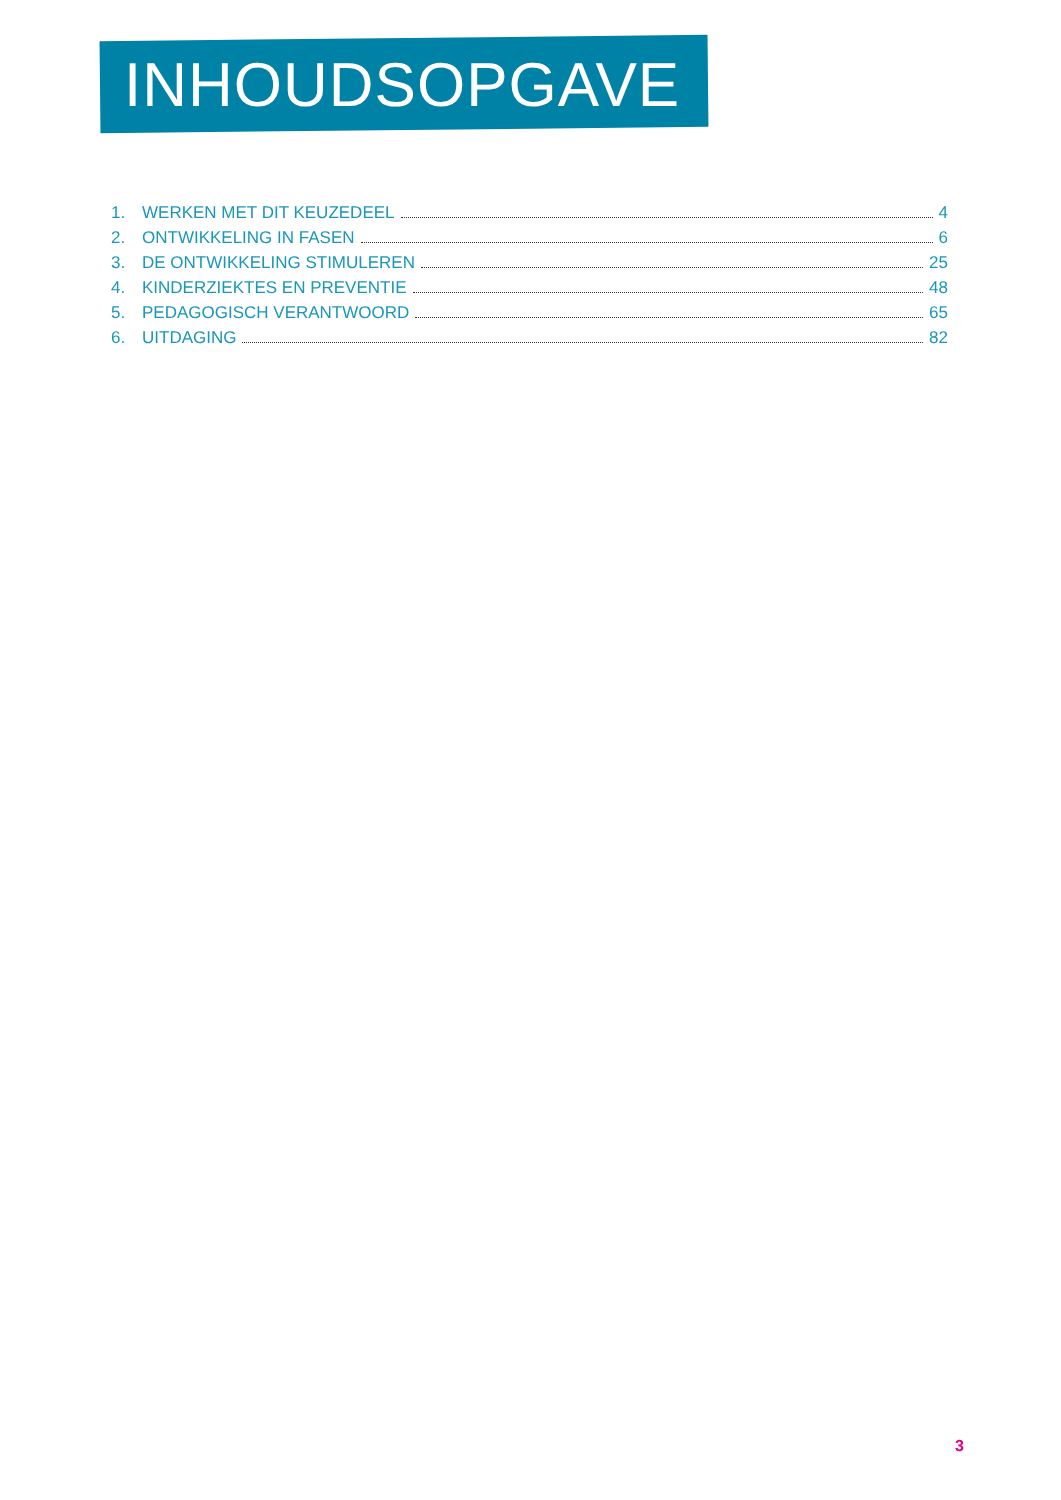INHOUDSOPGAVE
1. WERKEN MET DIT KEUZEDEEL 4
2. ONTWIKKELING IN FASEN 6
3. DE ONTWIKKELING STIMULEREN 25
4. KINDERZIEKTES EN PREVENTIE 48
5. PEDAGOGISCH VERANTWOORD 65
6. UITDAGING 82
3